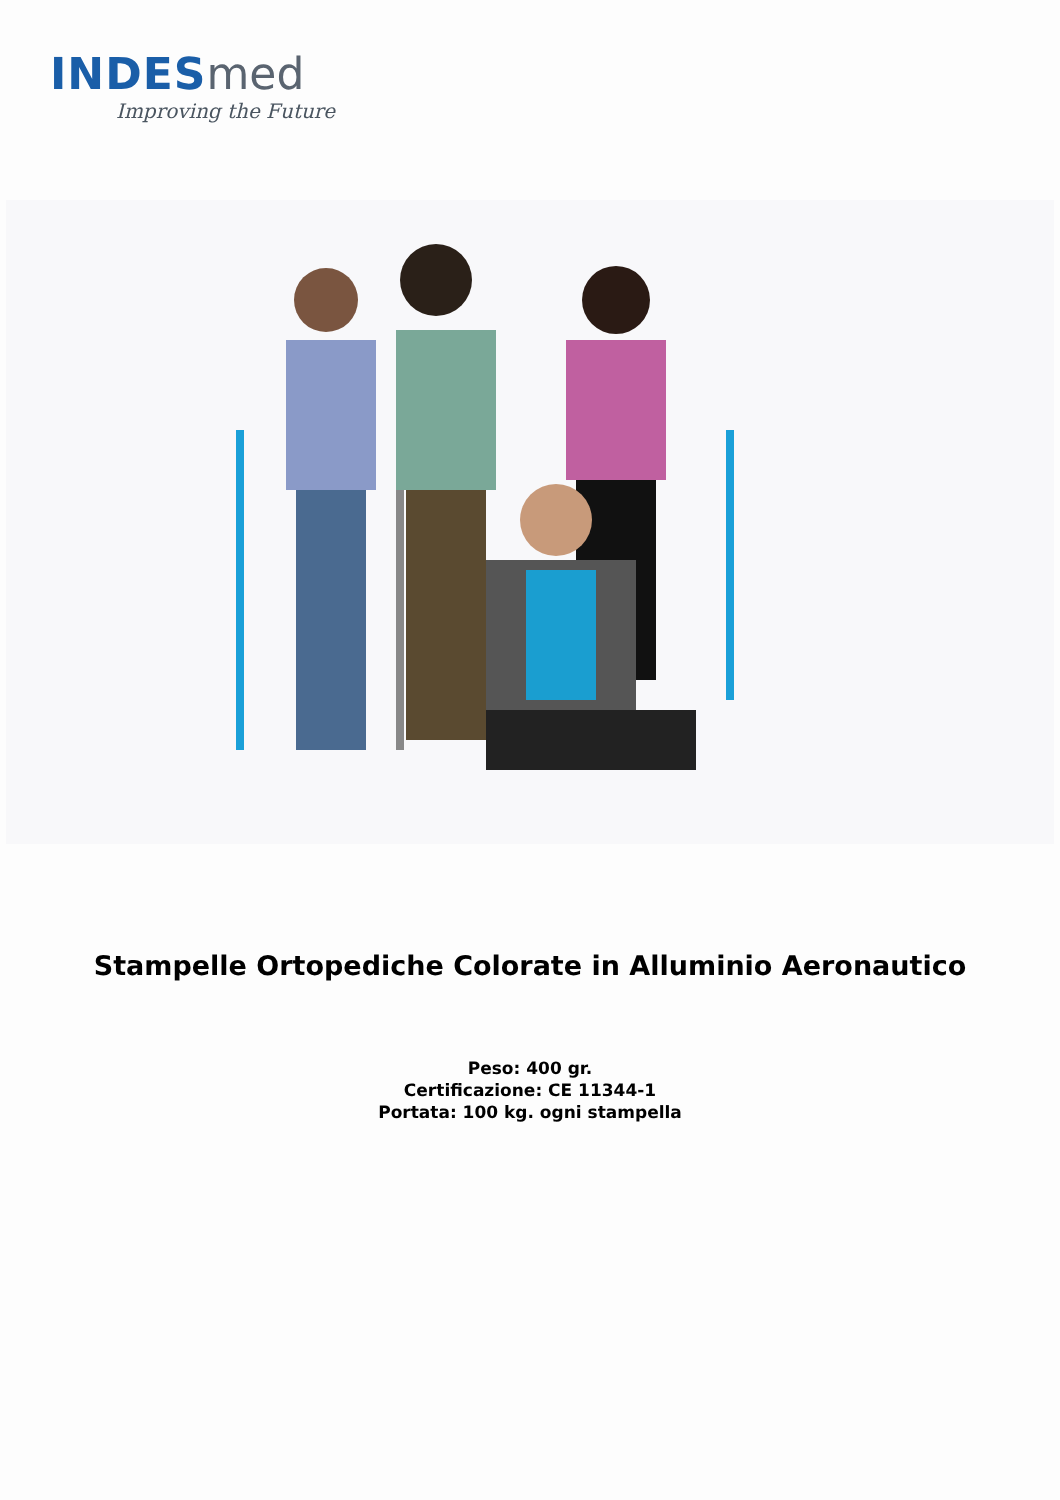INDES med
Improving the Future
Stampelle Ortopediche Colorate in Alluminio Aeronautico
Peso: 400 gr.
Certificazione: CE 11344-1
Portata: 100 kg. ogni stampella